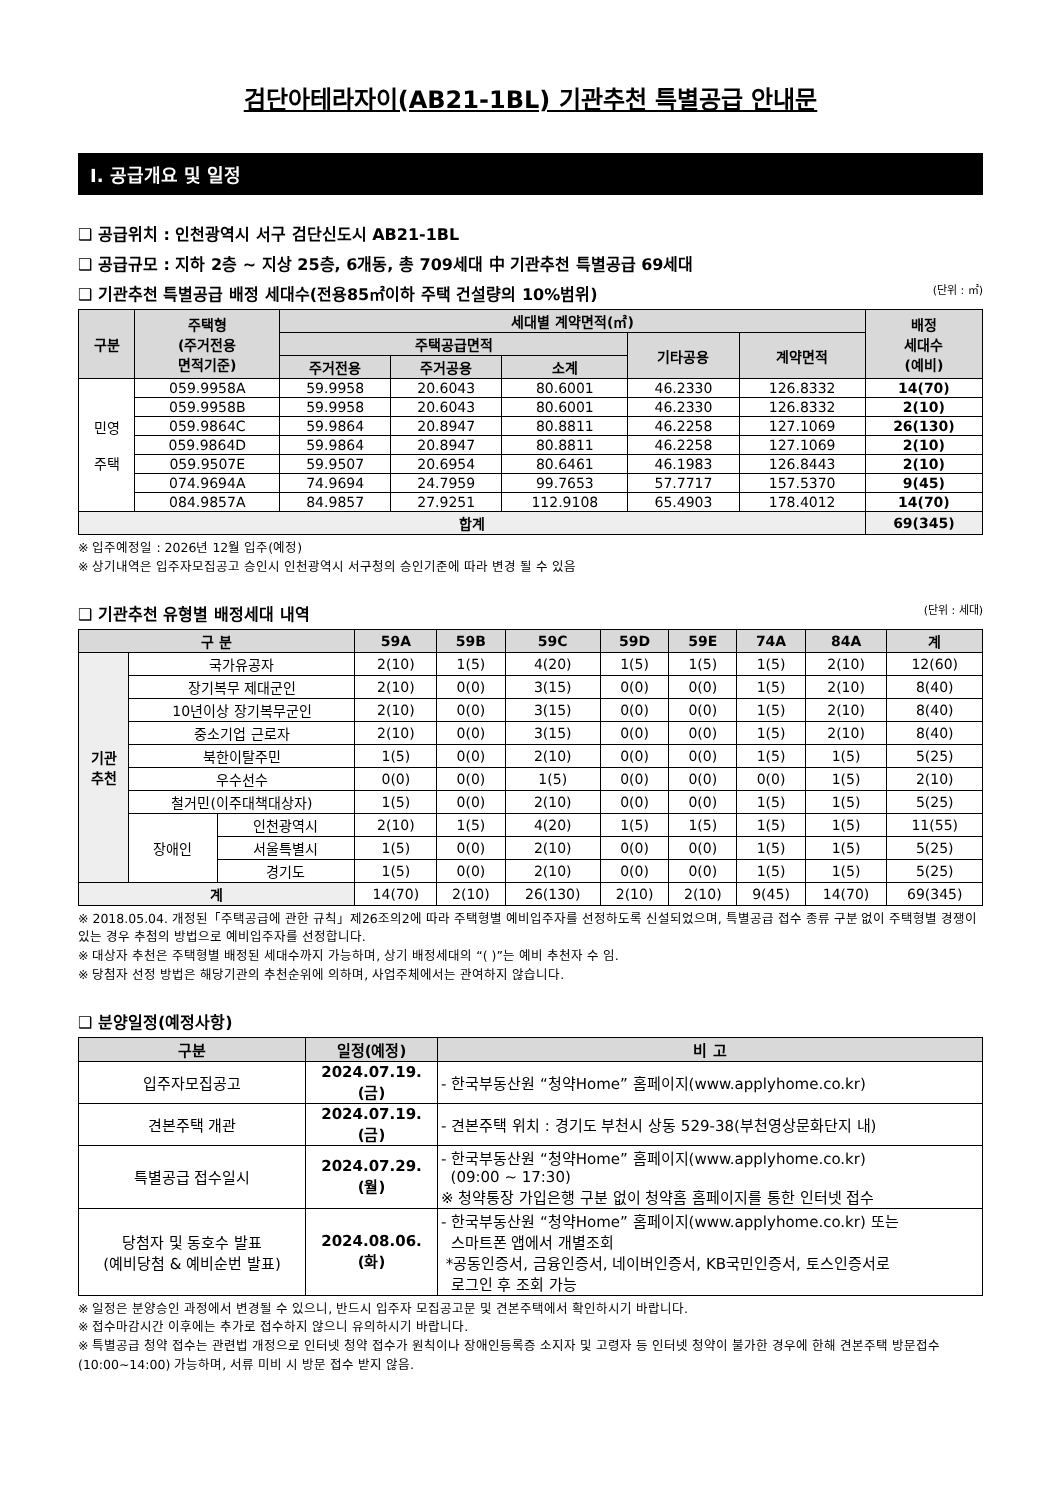검단아테라자이(AB21-1BL) 기관추천 특별공급 안내문
Ⅰ. 공급개요 및 일정
❑ 공급위치 : 인천광역시 서구 검단신도시 AB21-1BL
❑ 공급규모 : 지하 2층 ~ 지상 25층, 6개동, 총 709세대 中 기관추천 특별공급 69세대
❑ 기관추천 특별공급 배정 세대수(전용85㎡이하 주택 건설량의 10%범위) (단위 : ㎡)
| 구분 | 주택형 (주거전용 면적기준) | 세대별 계약면적(㎡) | | | | | 배정 세대수 (예비) |
| --- | --- | --- | --- | --- | --- | --- | --- |
| | | 주택공급면적 | | | 기타공용 | 계약면적 | |
| | | 주거전용 | 주거공용 | 소계 | | | |
| 민영 주택 | 059.9958A | 59.9958 | 20.6043 | 80.6001 | 46.2330 | 126.8332 | 14(70) |
| | 059.9958B | 59.9958 | 20.6043 | 80.6001 | 46.2330 | 126.8332 | 2(10) |
| | 059.9864C | 59.9864 | 20.8947 | 80.8811 | 46.2258 | 127.1069 | 26(130) |
| | 059.9864D | 59.9864 | 20.8947 | 80.8811 | 46.2258 | 127.1069 | 2(10) |
| | 059.9507E | 59.9507 | 20.6954 | 80.6461 | 46.1983 | 126.8443 | 2(10) |
| | 074.9694A | 74.9694 | 24.7959 | 99.7653 | 57.7717 | 157.5370 | 9(45) |
| | 084.9857A | 84.9857 | 27.9251 | 112.9108 | 65.4903 | 178.4012 | 14(70) |
| 합계 | | | | | | | 69(345) |
※ 입주예정일 : 2026년 12월 입주(예정)
※ 상기내역은 입주자모집공고 승인시 인천광역시 서구청의 승인기준에 따라 변경 될 수 있음
❑ 기관추천 유형별 배정세대 내역 (단위 : 세대)
| 구 분 | | | 59A | 59B | 59C | 59D | 59E | 74A | 84A | 계 |
| --- | --- | --- | --- | --- | --- | --- | --- | --- | --- | --- |
| 기관 추천 | 국가유공자 | | 2(10) | 1(5) | 4(20) | 1(5) | 1(5) | 1(5) | 2(10) | 12(60) |
| | 장기복무 제대군인 | | 2(10) | 0(0) | 3(15) | 0(0) | 0(0) | 1(5) | 2(10) | 8(40) |
| | 10년이상 장기복무군인 | | 2(10) | 0(0) | 3(15) | 0(0) | 0(0) | 1(5) | 2(10) | 8(40) |
| | 중소기업 근로자 | | 2(10) | 0(0) | 3(15) | 0(0) | 0(0) | 1(5) | 2(10) | 8(40) |
| | 북한이탈주민 | | 1(5) | 0(0) | 2(10) | 0(0) | 0(0) | 1(5) | 1(5) | 5(25) |
| | 우수선수 | | 0(0) | 0(0) | 1(5) | 0(0) | 0(0) | 0(0) | 1(5) | 2(10) |
| | 철거민(이주대책대상자) | | 1(5) | 0(0) | 2(10) | 0(0) | 0(0) | 1(5) | 1(5) | 5(25) |
| | 장애인 | 인천광역시 | 2(10) | 1(5) | 4(20) | 1(5) | 1(5) | 1(5) | 1(5) | 11(55) |
| | | 서울특별시 | 1(5) | 0(0) | 2(10) | 0(0) | 0(0) | 1(5) | 1(5) | 5(25) |
| | | 경기도 | 1(5) | 0(0) | 2(10) | 0(0) | 0(0) | 1(5) | 1(5) | 5(25) |
| 계 | | | 14(70) | 2(10) | 26(130) | 2(10) | 2(10) | 9(45) | 14(70) | 69(345) |
※ 2018.05.04. 개정된「주택공급에 관한 규칙」제26조의2에 따라 주택형별 예비입주자를 선정하도록 신설되었으며, 특별공급 접수 종류 구분 없이 주택형별 경쟁이 있는 경우 추첨의 방법으로 예비입주자를 선정합니다.
※ 대상자 추천은 주택형별 배정된 세대수까지 가능하며, 상기 배정세대의 “( )”는 예비 추천자 수 임.
※ 당첨자 선정 방법은 해당기관의 추천순위에 의하며, 사업주체에서는 관여하지 않습니다.
❑ 분양일정(예정사항)
| 구분 | 일정(예정) | 비 고 |
| --- | --- | --- |
| 입주자모집공고 | 2024.07.19.(금) | - 한국부동산원 “청약Home” 홈페이지(www.applyhome.co.kr) |
| 견본주택 개관 | 2024.07.19.(금) | - 견본주택 위치 : 경기도 부천시 상동 529-38(부천영상문화단지 내) |
| 특별공급 접수일시 | 2024.07.29.(월) | - 한국부동산원 “청약Home” 홈페이지(www.applyhome.co.kr) (09:00 ~ 17:30) ※ 청약통장 가입은행 구분 없이 청약홈 홈페이지를 통한 인터넷 접수 |
| 당첨자 및 동호수 발표 (예비당첨 & 예비순번 발표) | 2024.08.06.(화) | - 한국부동산원 “청약Home” 홈페이지(www.applyhome.co.kr) 또는 스마트폰 앱에서 개별조회 *공동인증서, 금융인증서, 네이버인증서, KB국민인증서, 토스인증서로 로그인 후 조회 가능 |
※ 일정은 분양승인 과정에서 변경될 수 있으니, 반드시 입주자 모집공고문 및 견본주택에서 확인하시기 바랍니다.
※ 접수마감시간 이후에는 추가로 접수하지 않으니 유의하시기 바랍니다.
※ 특별공급 청약 접수는 관련법 개정으로 인터넷 청약 접수가 원칙이나 장애인등록증 소지자 및 고령자 등 인터넷 청약이 불가한 경우에 한해 견본주택 방문접수(10:00~14:00) 가능하며, 서류 미비 시 방문 접수 받지 않음.